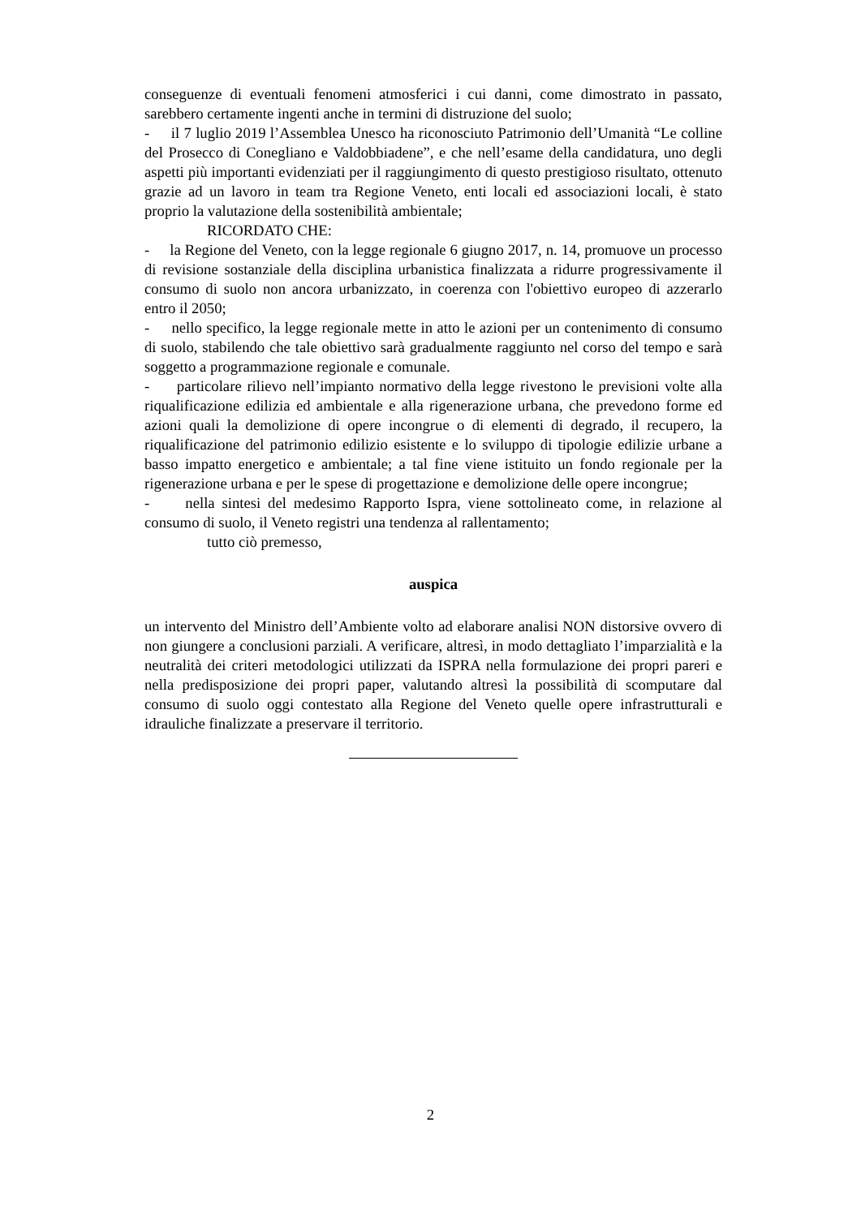conseguenze di eventuali fenomeni atmosferici i cui danni, come dimostrato in passato, sarebbero certamente ingenti anche in termini di distruzione del suolo;
- il 7 luglio 2019 l’Assemblea Unesco ha riconosciuto Patrimonio dell’Umanità “Le colline del Prosecco di Conegliano e Valdobbiadene”, e che nell’esame della candidatura, uno degli aspetti più importanti evidenziati per il raggiungimento di questo prestigioso risultato, ottenuto grazie ad un lavoro in team tra Regione Veneto, enti locali ed associazioni locali, è stato proprio la valutazione della sostenibilità ambientale;
RICORDATO CHE:
- la Regione del Veneto, con la legge regionale 6 giugno 2017, n. 14, promuove un processo di revisione sostanziale della disciplina urbanistica finalizzata a ridurre progressivamente il consumo di suolo non ancora urbanizzato, in coerenza con l'obiettivo europeo di azzerarlo entro il 2050;
- nello specifico, la legge regionale mette in atto le azioni per un contenimento di consumo di suolo, stabilendo che tale obiettivo sarà gradualmente raggiunto nel corso del tempo e sarà soggetto a programmazione regionale e comunale.
- particolare rilievo nell’impianto normativo della legge rivestono le previsioni volte alla riqualificazione edilizia ed ambientale e alla rigenerazione urbana, che prevedono forme ed azioni quali la demolizione di opere incongrue o di elementi di degrado, il recupero, la riqualificazione del patrimonio edilizio esistente e lo sviluppo di tipologie edilizie urbane a basso impatto energetico e ambientale; a tal fine viene istituito un fondo regionale per la rigenerazione urbana e per le spese di progettazione e demolizione delle opere incongrue;
- nella sintesi del medesimo Rapporto Ispra, viene sottolineato come, in relazione al consumo di suolo, il Veneto registri una tendenza al rallentamento;
tutto ciò premesso,
auspica
un intervento del Ministro dell’Ambiente volto ad elaborare analisi NON distorsive ovvero di non giungere a conclusioni parziali. A verificare, altresì, in modo dettagliato l’imparzialità e la neutralità dei criteri metodologici utilizzati da ISPRA nella formulazione dei propri pareri e nella predisposizione dei propri paper, valutando altresì la possibilità di scomputare dal consumo di suolo oggi contestato alla Regione del Veneto quelle opere infrastrutturali e idrauliche finalizzate a preservare il territorio.
2